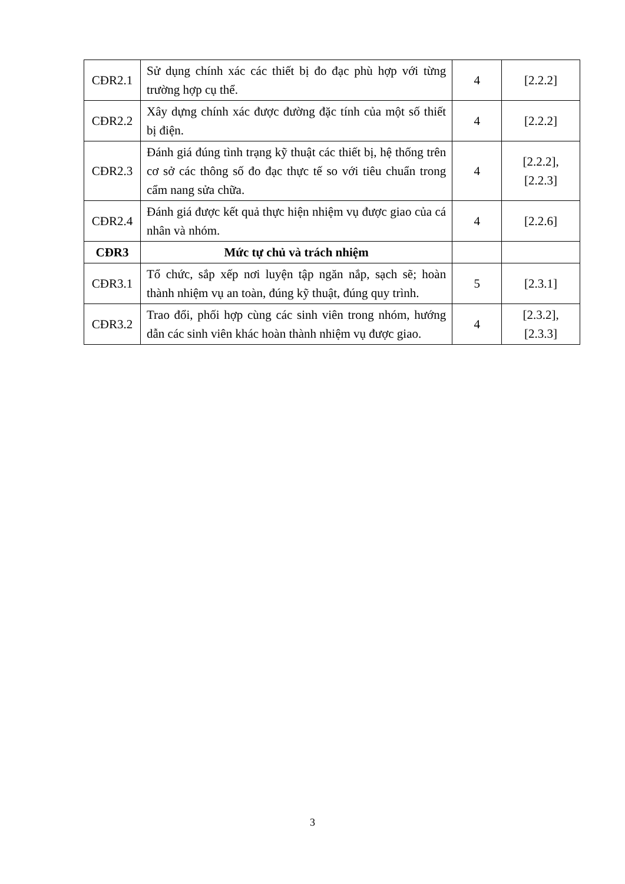| CĐR2.1 | Sử dụng chính xác các thiết bị đo đạc phù hợp với từng trường hợp cụ thể. | 4 | [2.2.2] |
| CĐR2.2 | Xây dựng chính xác được đường đặc tính của một số thiết bị điện. | 4 | [2.2.2] |
| CĐR2.3 | Đánh giá đúng tình trạng kỹ thuật các thiết bị, hệ thống trên cơ sở các thông số đo đạc thực tế so với tiêu chuẩn trong cẩm nang sửa chữa. | 4 | [2.2.2], [2.2.3] |
| CĐR2.4 | Đánh giá được kết quả thực hiện nhiệm vụ được giao của cá nhân và nhóm. | 4 | [2.2.6] |
| CĐR3 | Mức tự chủ và trách nhiệm | | |
| CĐR3.1 | Tổ chức, sắp xếp nơi luyện tập ngăn nắp, sạch sẽ; hoàn thành nhiệm vụ an toàn, đúng kỹ thuật, đúng quy trình. | 5 | [2.3.1] |
| CĐR3.2 | Trao đổi, phối hợp cùng các sinh viên trong nhóm, hướng dẫn các sinh viên khác hoàn thành nhiệm vụ được giao. | 4 | [2.3.2], [2.3.3] |
3